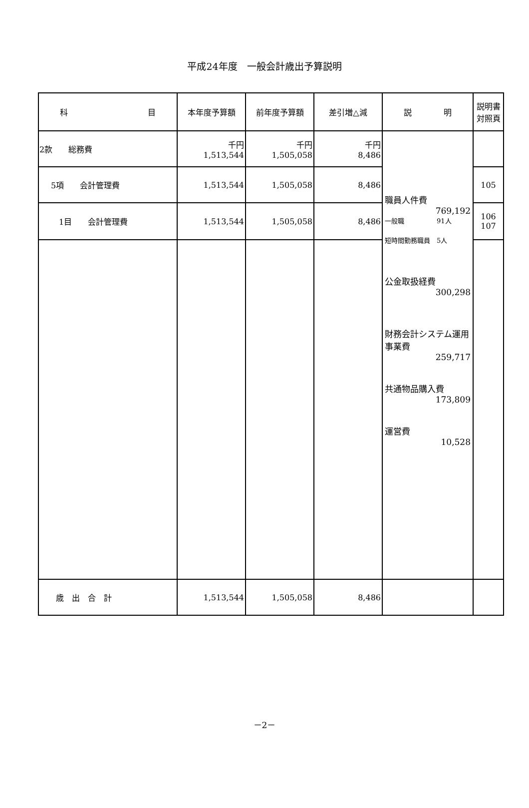平成24年度　一般会計歳出予算説明
| 科 目 | 本年度予算額 | 前年度予算額 | 差引増△減 | 説 明 | 説明書 対照頁 |
| --- | --- | --- | --- | --- | --- |
| 2款 総務費 | 千円 1,513,544 | 千円 1,505,058 | 千円 8,486 | 職員人件費 769,192 一般職 91人 短時間勤務職員 5人 公金取扱経費 300,298 財務会計システム運用事業費 259,717 共通物品購入費 173,809 運営費 10,528 | |
| 5項 会計管理費 | 1,513,544 | 1,505,058 | 8,486 | | 105 |
| 1目 会計管理費 | 1,513,544 | 1,505,058 | 8,486 | | 106 107 |
| 歳 出 合 計 | 1,513,544 | 1,505,058 | 8,486 | | |
－2－